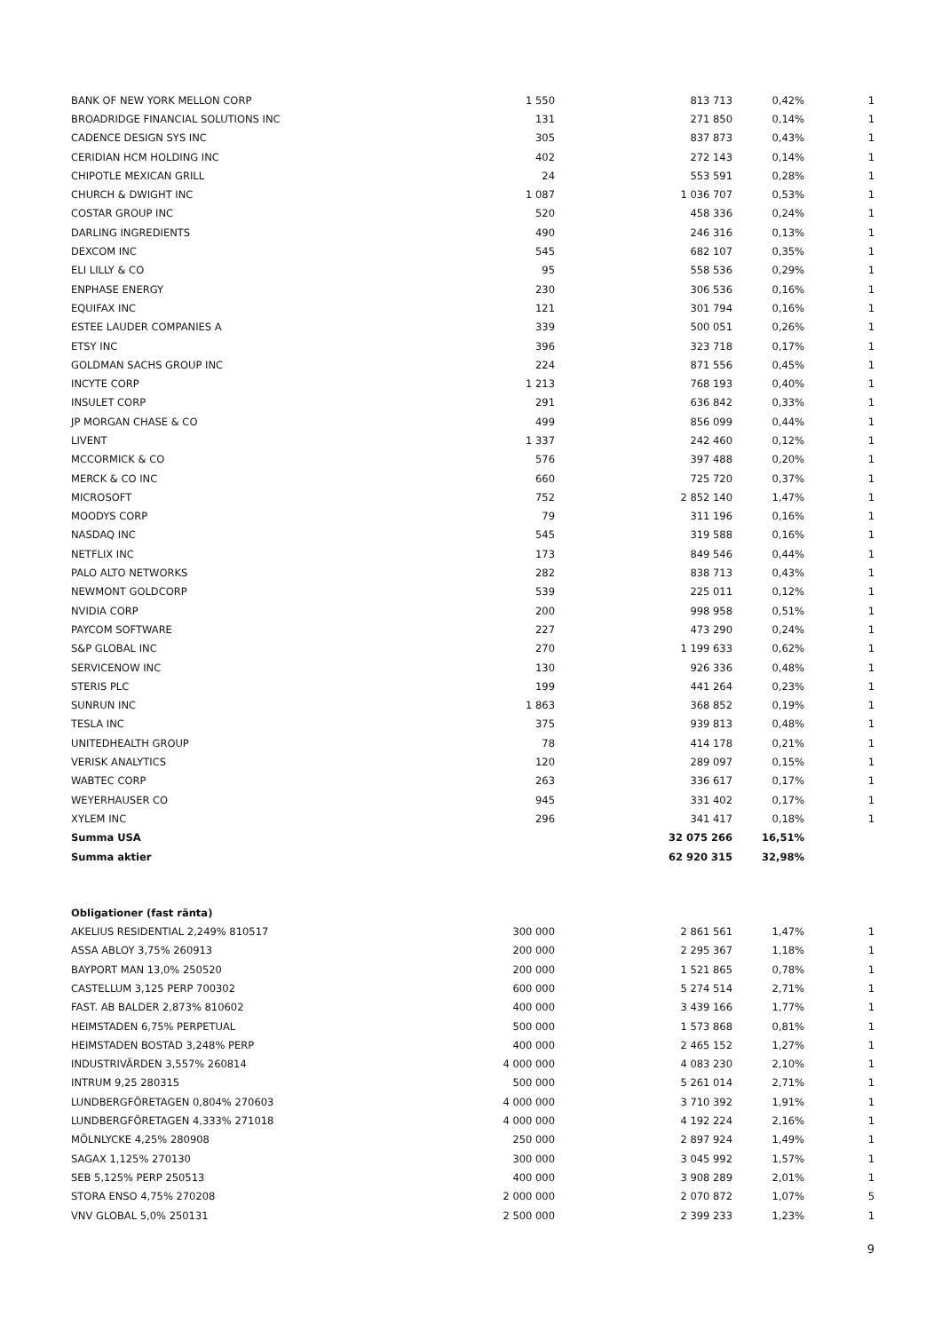| BANK OF NEW YORK MELLON CORP | 1 550 | 813 713 | 0,42% | 1 |
| BROADRIDGE FINANCIAL SOLUTIONS INC | 131 | 271 850 | 0,14% | 1 |
| CADENCE DESIGN SYS INC | 305 | 837 873 | 0,43% | 1 |
| CERIDIAN HCM HOLDING INC | 402 | 272 143 | 0,14% | 1 |
| CHIPOTLE MEXICAN GRILL | 24 | 553 591 | 0,28% | 1 |
| CHURCH & DWIGHT INC | 1 087 | 1 036 707 | 0,53% | 1 |
| COSTAR GROUP INC | 520 | 458 336 | 0,24% | 1 |
| DARLING INGREDIENTS | 490 | 246 316 | 0,13% | 1 |
| DEXCOM INC | 545 | 682 107 | 0,35% | 1 |
| ELI LILLY & CO | 95 | 558 536 | 0,29% | 1 |
| ENPHASE ENERGY | 230 | 306 536 | 0,16% | 1 |
| EQUIFAX INC | 121 | 301 794 | 0,16% | 1 |
| ESTEE LAUDER COMPANIES A | 339 | 500 051 | 0,26% | 1 |
| ETSY INC | 396 | 323 718 | 0,17% | 1 |
| GOLDMAN SACHS GROUP INC | 224 | 871 556 | 0,45% | 1 |
| INCYTE CORP | 1 213 | 768 193 | 0,40% | 1 |
| INSULET CORP | 291 | 636 842 | 0,33% | 1 |
| JP MORGAN CHASE & CO | 499 | 856 099 | 0,44% | 1 |
| LIVENT | 1 337 | 242 460 | 0,12% | 1 |
| MCCORMICK & CO | 576 | 397 488 | 0,20% | 1 |
| MERCK & CO INC | 660 | 725 720 | 0,37% | 1 |
| MICROSOFT | 752 | 2 852 140 | 1,47% | 1 |
| MOODYS CORP | 79 | 311 196 | 0,16% | 1 |
| NASDAQ INC | 545 | 319 588 | 0,16% | 1 |
| NETFLIX INC | 173 | 849 546 | 0,44% | 1 |
| PALO ALTO NETWORKS | 282 | 838 713 | 0,43% | 1 |
| NEWMONT GOLDCORP | 539 | 225 011 | 0,12% | 1 |
| NVIDIA CORP | 200 | 998 958 | 0,51% | 1 |
| PAYCOM SOFTWARE | 227 | 473 290 | 0,24% | 1 |
| S&P GLOBAL INC | 270 | 1 199 633 | 0,62% | 1 |
| SERVICENOW INC | 130 | 926 336 | 0,48% | 1 |
| STERIS PLC | 199 | 441 264 | 0,23% | 1 |
| SUNRUN INC | 1 863 | 368 852 | 0,19% | 1 |
| TESLA INC | 375 | 939 813 | 0,48% | 1 |
| UNITEDHEALTH GROUP | 78 | 414 178 | 0,21% | 1 |
| VERISK ANALYTICS | 120 | 289 097 | 0,15% | 1 |
| WABTEC CORP | 263 | 336 617 | 0,17% | 1 |
| WEYERHAUSER CO | 945 | 331 402 | 0,17% | 1 |
| XYLEM INC | 296 | 341 417 | 0,18% | 1 |
| Summa USA | | 32 075 266 | 16,51% | |
| Summa aktier | | 62 920 315 | 32,98% | |
| Obligationer (fast ränta) | | | | |
| AKELIUS RESIDENTIAL 2,249% 810517 | 300 000 | 2 861 561 | 1,47% | 1 |
| ASSA ABLOY 3,75% 260913 | 200 000 | 2 295 367 | 1,18% | 1 |
| BAYPORT MAN 13,0% 250520 | 200 000 | 1 521 865 | 0,78% | 1 |
| CASTELLUM 3,125 PERP 700302 | 600 000 | 5 274 514 | 2,71% | 1 |
| FAST. AB BALDER 2,873% 810602 | 400 000 | 3 439 166 | 1,77% | 1 |
| HEIMSTADEN 6,75% PERPETUAL | 500 000 | 1 573 868 | 0,81% | 1 |
| HEIMSTADEN BOSTAD 3,248% PERP | 400 000 | 2 465 152 | 1,27% | 1 |
| INDUSTRIVÄRDEN 3,557% 260814 | 4 000 000 | 4 083 230 | 2,10% | 1 |
| INTRUM 9,25 280315 | 500 000 | 5 261 014 | 2,71% | 1 |
| LUNDBERGFÖRETAGEN 0,804% 270603 | 4 000 000 | 3 710 392 | 1,91% | 1 |
| LUNDBERGFÖRETAGEN 4,333% 271018 | 4 000 000 | 4 192 224 | 2,16% | 1 |
| MÖLNLYCKE 4,25% 280908 | 250 000 | 2 897 924 | 1,49% | 1 |
| SAGAX 1,125% 270130 | 300 000 | 3 045 992 | 1,57% | 1 |
| SEB 5,125% PERP 250513 | 400 000 | 3 908 289 | 2,01% | 1 |
| STORA ENSO 4,75% 270208 | 2 000 000 | 2 070 872 | 1,07% | 5 |
| VNV GLOBAL 5,0% 250131 | 2 500 000 | 2 399 233 | 1,23% | 1 |
9